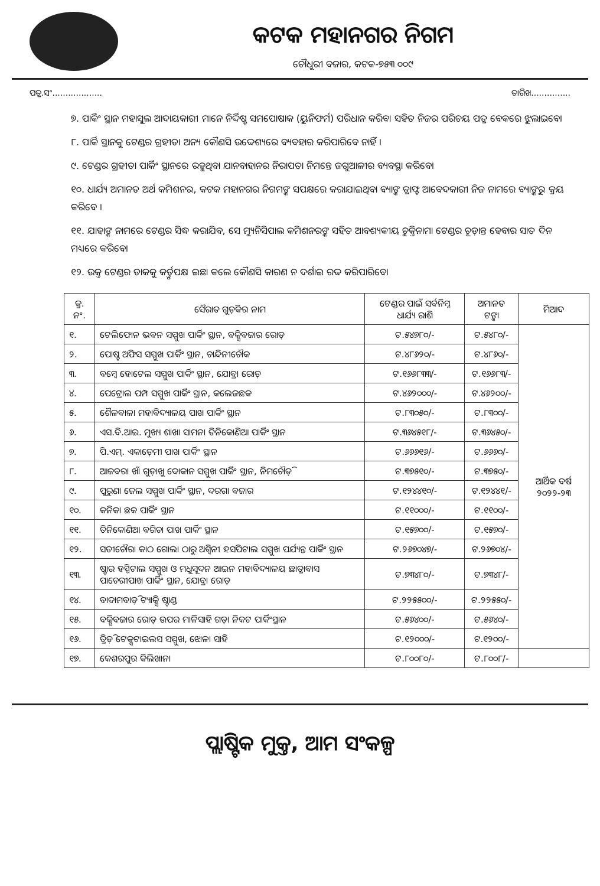କଟକ ମହାନଗର ନିଗମ
ଚୌଧୁରୀ ବଜାର, କଟକ-୭୫୩ ୦୦୯
ପତ୍ର.ସଂ................... ତାରିଖ...............
୭. ପାର୍କିଂ ସ୍ଥାନ ମହାସୁଲ ଆଦାୟକାରୀ ମାନେ ନିର୍ଦ୍ଦିଷ୍ଟ ସମପୋଷାକ (ୟୁନିଫର୍ମ) ପରିଧାନ କରିବା ସହିତ ନିଜର ପରିଚୟ ପତ୍ର ବେକରେ ଝୁଲାଇବେ।
୮. ପାର୍କି ସ୍ଥାନକୁ ଟେଣ୍ଡର ଗ୍ରହୀତା ଅନ୍ୟ କୌଣସି ଉଦ୍ଦେଶ୍ୟରେ ବ୍ୟବହାର କରିପାରିବେ ନାହିଁ ।
୯. ଟେଣ୍ଡର ଗ୍ରହୀତା ପାର୍କିଂ ସ୍ଥାନରେ ରହୁଥିବା ଯାନବାହାନର ନିରାପତା ନିମନ୍ତେ ଜଗୁଆଳୀର ବ୍ୟବସ୍ଥା କରିବେ।
୧୦. ଧାର୍ଯ୍ୟ ଅମାନତ ଅର୍ଥ କମିଶନର, କଟକ ମହାନଗର ନିଗମଙ୍କ ସପକ୍ଷରେ କରାଯାଇଥିବା ବ୍ୟାଙ୍କ ଡ୍ରାଫ୍ଟ ଆବେଦକାରୀ ନିଜ ନାମରେ ବ୍ୟାଙ୍କରୁ କ୍ରୟ କରିବେ ।
୧୧. ଯାହାଙ୍କ ନାମରେ ଟେଣ୍ଡର ସିଦ୍ଧ କରାଯିବ, ସେ ମ୍ୟୁନିସିପାଲ କମିଶନରଙ୍କ ସହିତ ଆବଶ୍ୟକୀୟ ଚୁକ୍ତିନାମା ଟେଣ୍ଡର ଚୂଡ଼ାନ୍ତ ହେବାର ସାତ ଦିନ ମଧ୍ୟରେ କରିବେ।
୧୨. ଉକ୍ତ ଟେଣ୍ଡର ଡାକକୁ କର୍ତ୍ତୃପକ୍ଷ ଇଛା କଲେ କୌଣସି କାରଣ ନ ଦର୍ଶାଇ ରଦ୍ଦ କରିପାରିବେ।
| କ୍ର. ନଂ. | ସୈରାତ ଗୁଡ଼ିକର ନାମ | ଟେଣ୍ଡର ପାଇଁ ସର୍ବନିମ୍ନ ଧାର୍ଯ୍ୟ ରାଶି | ଅମାନତ ଟଙ୍କା | ମିଆଦ |
| --- | --- | --- | --- | --- |
| ୧. | ଟେଲିଫୋନ ଭବନ ସମ୍ମୁଖ ପାର୍କିଂ ସ୍ଥାନ, ବକ୍ସିବଜାର ରୋଡ଼ | ଟ.୫୪୭୮୦/- | ଟ.୫୪୮୦/- | ଆର୍ଥିକ ବର୍ଷ ୨୦୨୨-୨୩ |
| ୨. | ପୋଷ୍ଟ ଅଫିସ ସମ୍ମୁଖ ପାର୍କିଂ ସ୍ଥାନ, ଚାନ୍ଦିନୀଚୌକ | ଟ.୪୮୬୨୦/- | ଟ.୪୮୬୦/- | |
| ୩. | ବମ୍ବେ ହୋଟେଲ ସମ୍ମୁଖ ପାର୍କିଂ ସ୍ଥାନ, ଯୋବ୍ରା ରୋଡ଼ | ଟ.୧୬୬୮୩୩/- | ଟ.୧୬୬୮୩/- | |
| ୪. | ପେଟ୍ରୋଲ ପମ୍ପ ସମ୍ମୁଖ ପାର୍କିଂ ସ୍ଥାନ, କଲେଜଛକ | ଟ.୪୬୨୦୦୦/- | ଟ.୪୬୨୦୦/- | |
| ୫. | ଶୈଳବାଳା ମହାବିଦ୍ୟାଳୟ ପାଖ ପାର୍କିଂ ସ୍ଥାନ | ଟ.୮୩୦୫୦/- | ଟ.୮୩୦୦/- | |
| ୬. | ଏସ.ବି.ଆଇ. ମୁଖ୍ୟ ଶାଖା ସାମନା ତିନିକୋଣିଆ ପାର୍କିଂ ସ୍ଥାନ | ଟ.୩୬୪୫୧୮/- | ଟ.୩୬୪୫୦/- | |
| ୭. | ପି.ଏମ୍. ଏକାଡ଼େମୀ ପାଖ ପାର୍କିଂ ସ୍ଥାନ | ଟ.୬୬୬୧୬/- | ଟ.୬୬୬୦/- | |
| ୮. | ଆଜବରା ଖାଁ ଗୁଡ଼ାଖୁ ଦୋକାନ ସମ୍ମୁଖ ପାର୍କିଂ ସ୍ଥାନ, ନିମଚୌଡ଼ି | ଟ.୩୭୫୧୦/- | ଟ.୩୭୫୦/- | |
| ୯. | ପୁରୁଣା ଜେଲ ସମ୍ମୁଖ ପାର୍କିଂ ସ୍ଥାନ, ଦରଗା ବଜାର | ଟ.୧୨୪୪୧୦/- | ଟ.୧୨୪୪୧/- | |
| ୧୦. | କନିକା ଛକ ପାର୍କିଂ ସ୍ଥାନ | ଟ.୧୧୦୦୦/- | ଟ.୧୧୦୦/- | |
| ୧୧. | ତିନିକୋଣିଆ ବଗିଚା ପାଖ ପାର୍କିଂ ସ୍ଥାନ | ଟ.୧୫୭୦୦/- | ଟ.୧୫୭୦/- | |
| ୧୨. | ସତୀଚୌରା କାଠ ଗୋଲା ଠାରୁ ଅଶ୍ୱିନୀ ହସପିଟାଲ ସମ୍ମୁଖ ପର୍ଯ୍ୟନ୍ତ ପାର୍କିଂ ସ୍ଥାନ | ଟ.୨୬୭୦୪୭/- | ଟ.୨୬୭୦୪/- | |
| ୧୩. | ଷ୍ଟାର ହସ୍ପିଟାଲ ସମ୍ମୁଖ ଓ ମଧୁସୂଦନ ଆଇନ ମହାବିଦ୍ୟାଳୟ ଛାତ୍ରାବାସ ପାଚେରୀପାଖ ପାର୍କିଂ ସ୍ଥାନ, ଯୋବ୍ରା ରୋଡ଼ | ଟ.୭୩୪୮୦/- | ଟ.୭୩୪୮/- | |
| ୧୪. | ବାଦାମବାଡ଼ି ଟ୍ୟାକ୍ସି ଷ୍ଟାଣ୍ଡ | ଟ.୨୨୫୫୦୦/- | ଟ.୨୨୫୫୦/- | |
| ୧୫. | ବକ୍ସିବଜାର ରୋଡ଼ ଉପର ମାଳିସାହି ଗଡ଼ା ନିକଟ ପାର୍କିଂସ୍ଥାନ | ଟ.୫୬୪୦୦/- | ଟ.୫୬୪୦/- | |
| ୧୬. | ତ୍ରିଡ଼ି ଟେକ୍ସଟାଇଲସ ସମ୍ମୁଖ, ଝୋଳା ସାହି | ଟ.୧୨୦୦୦/- | ଟ.୧୨୦୦/- | |
| ୧୭. | କେଶରପୁର କିଲିଖାନା | ଟ.୮୦୦୮୦/- | ଟ.୮୦୦୮/- | |
ପ୍ଲାଷ୍ଟିକ ମୁକ୍ତ, ଆମ ସଂକଳ୍ପ